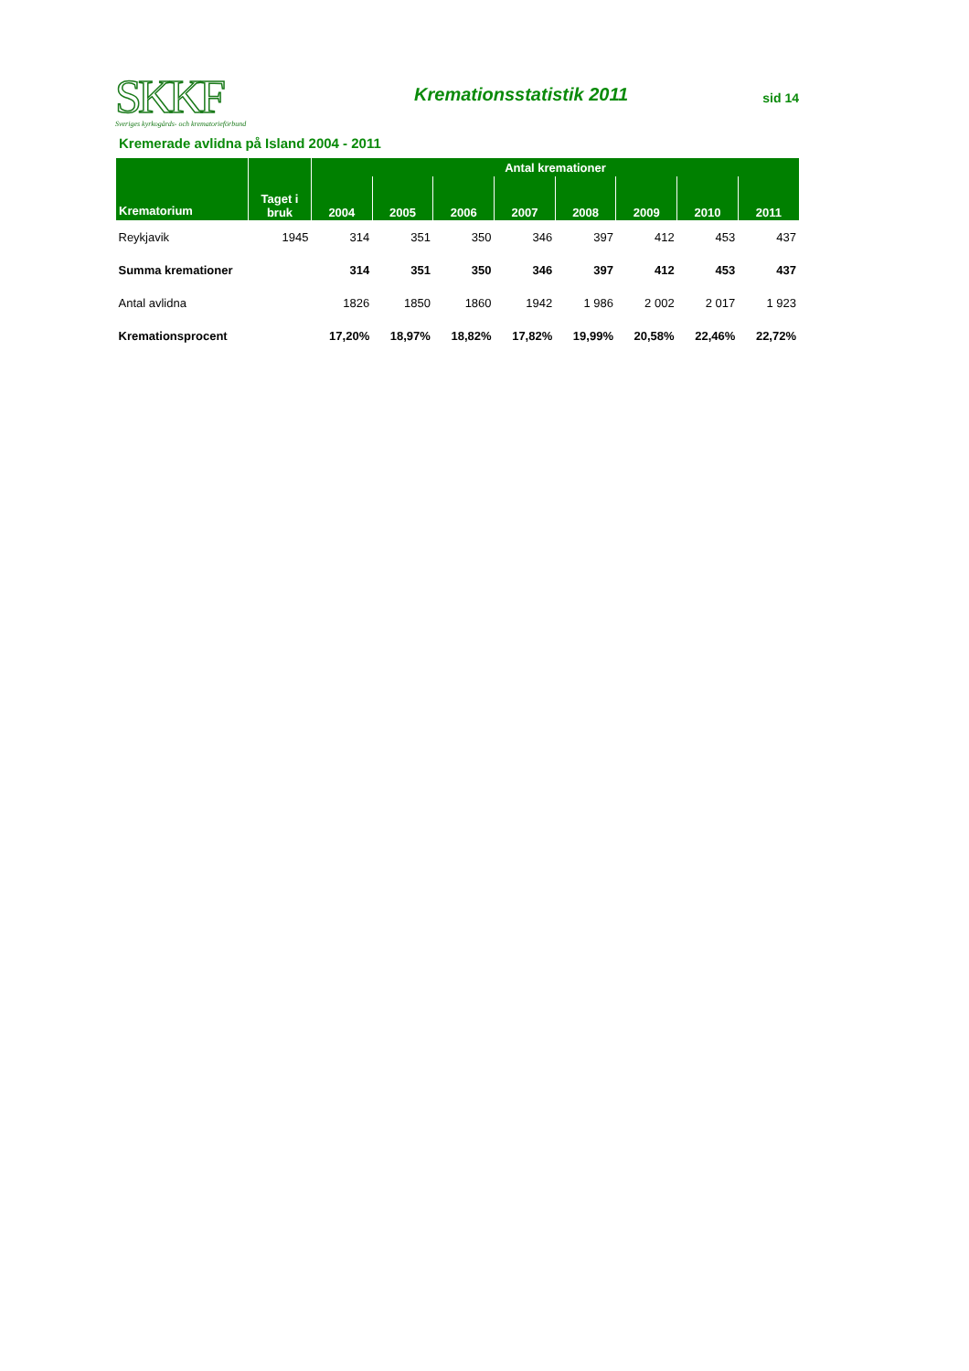SKKF
Sveriges kyrkogårds- och krematorieförbund
Kremationsstatistik 2011
sid 14
Kremerade avlidna på Island 2004 - 2011
| Krematorium | Taget i bruk | Antal kremationer | | | | | | | |
| --- | --- | --- | --- | --- | --- | --- | --- | --- | --- |
| | | 2004 | 2005 | 2006 | 2007 | 2008 | 2009 | 2010 | 2011 |
| Reykjavik | 1945 | 314 | 351 | 350 | 346 | 397 | 412 | 453 | 437 |
| Summa kremationer | | 314 | 351 | 350 | 346 | 397 | 412 | 453 | 437 |
| Antal avlidna | | 1826 | 1850 | 1860 | 1942 | 1 986 | 2 002 | 2 017 | 1 923 |
| Kremationsprocent | | 17,20% | 18,97% | 18,82% | 17,82% | 19,99% | 20,58% | 22,46% | 22,72% |